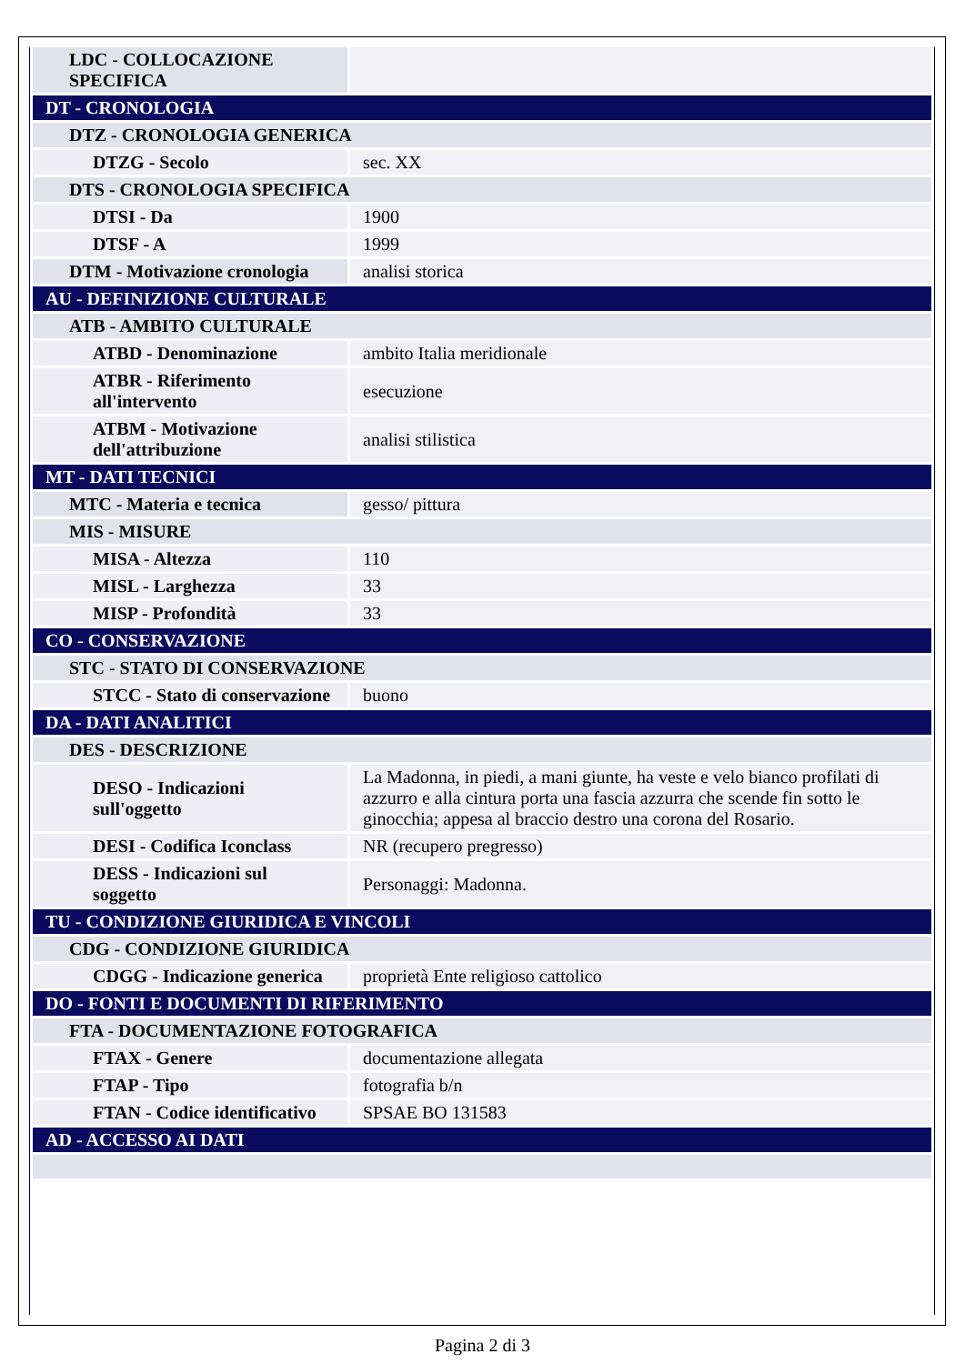| LDC - COLLOCAZIONE SPECIFICA | |
| DT - CRONOLOGIA | |
| DTZ - CRONOLOGIA GENERICA | |
| DTZG - Secolo | sec. XX |
| DTS - CRONOLOGIA SPECIFICA | |
| DTSI - Da | 1900 |
| DTSF - A | 1999 |
| DTM - Motivazione cronologia | analisi storica |
| AU - DEFINIZIONE CULTURALE | |
| ATB - AMBITO CULTURALE | |
| ATBD - Denominazione | ambito Italia meridionale |
| ATBR - Riferimento all'intervento | esecuzione |
| ATBM - Motivazione dell'attribuzione | analisi stilistica |
| MT - DATI TECNICI | |
| MTC - Materia e tecnica | gesso/ pittura |
| MIS - MISURE | |
| MISA - Altezza | 110 |
| MISL - Larghezza | 33 |
| MISP - Profondità | 33 |
| CO - CONSERVAZIONE | |
| STC - STATO DI CONSERVAZIONE | |
| STCC - Stato di conservazione | buono |
| DA - DATI ANALITICI | |
| DES - DESCRIZIONE | |
| DESO - Indicazioni sull'oggetto | La Madonna, in piedi, a mani giunte, ha veste e velo bianco profilati di azzurro e alla cintura porta una fascia azzurra che scende fin sotto le ginocchia; appesa al braccio destro una corona del Rosario. |
| DESI - Codifica Iconclass | NR (recupero pregresso) |
| DESS - Indicazioni sul soggetto | Personaggi: Madonna. |
| TU - CONDIZIONE GIURIDICA E VINCOLI | |
| CDG - CONDIZIONE GIURIDICA | |
| CDGG - Indicazione generica | proprietà Ente religioso cattolico |
| DO - FONTI E DOCUMENTI DI RIFERIMENTO | |
| FTA - DOCUMENTAZIONE FOTOGRAFICA | |
| FTAX - Genere | documentazione allegata |
| FTAP - Tipo | fotografia b/n |
| FTAN - Codice identificativo | SPSAE BO 131583 |
| AD - ACCESSO AI DATI | |
Pagina 2 di 3